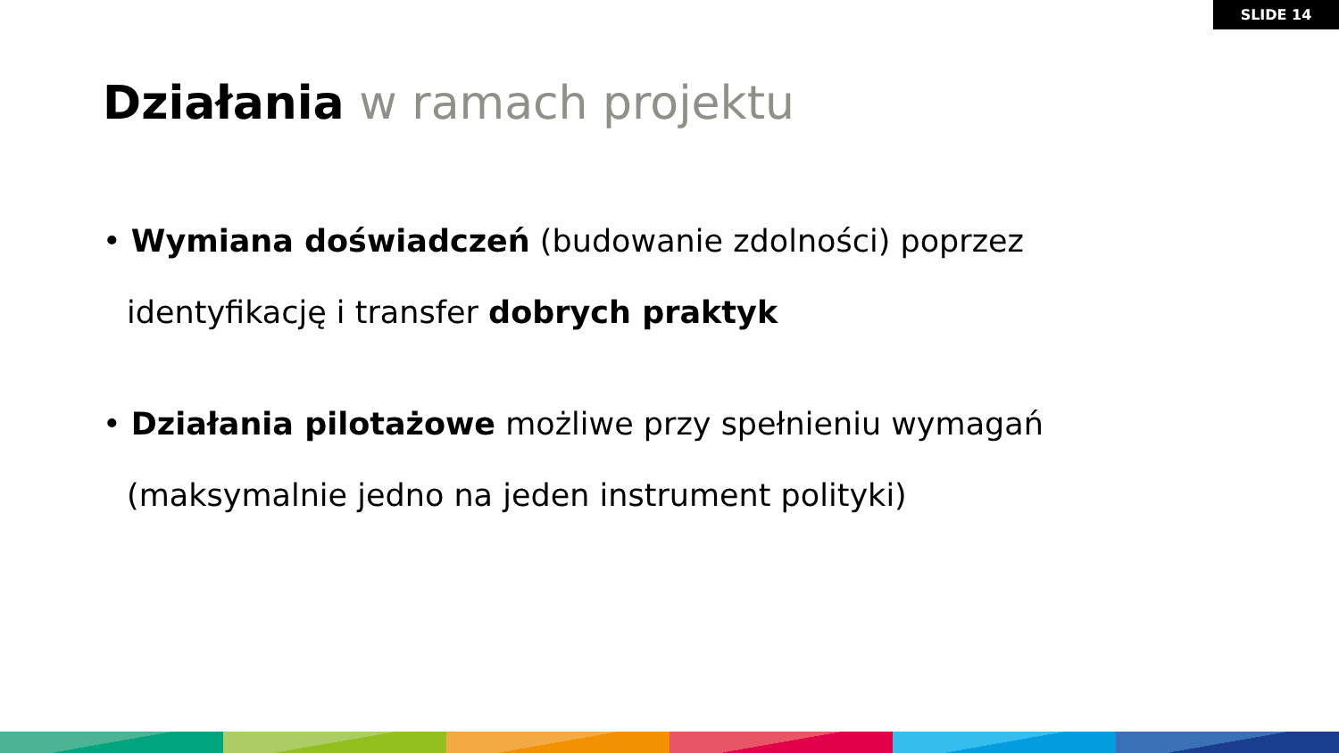SLIDE 14
Działania w ramach projektu
• Wymiana doświadczeń (budowanie zdolności) poprzez identyfikację i transfer dobrych praktyk
• Działania pilotażowe możliwe przy spełnieniu wymagań (maksymalnie jedno na jeden instrument polityki)